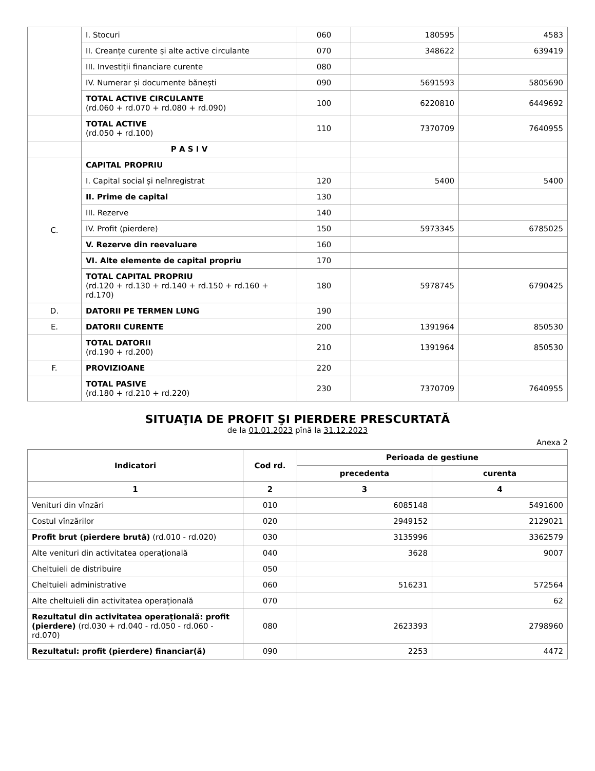| | I. Stocuri | 060 | 180595 | 4583 |
| | II. Creanțe curente și alte active circulante | 070 | 348622 | 639419 |
| | III. Investiții financiare curente | 080 | | |
| | IV. Numerar și documente bănești | 090 | 5691593 | 5805690 |
| | TOTAL ACTIVE CIRCULANTE (rd.060 + rd.070 + rd.080 + rd.090) | 100 | 6220810 | 6449692 |
| | TOTAL ACTIVE (rd.050 + rd.100) | 110 | 7370709 | 7640955 |
| | P A S I V | | | |
| C. | CAPITAL PROPRIU | | | |
| | I. Capital social și neînregistrat | 120 | 5400 | 5400 |
| | II. Prime de capital | 130 | | |
| | III. Rezerve | 140 | | |
| | IV. Profit (pierdere) | 150 | 5973345 | 6785025 |
| | V. Rezerve din reevaluare | 160 | | |
| | VI. Alte elemente de capital propriu | 170 | | |
| | TOTAL CAPITAL PROPRIU (rd.120 + rd.130 + rd.140 + rd.150 + rd.160 + rd.170) | 180 | 5978745 | 6790425 |
| D. | DATORII PE TERMEN LUNG | 190 | | |
| E. | DATORII CURENTE | 200 | 1391964 | 850530 |
| | TOTAL DATORII (rd.190 + rd.200) | 210 | 1391964 | 850530 |
| F. | PROVIZIOANE | 220 | | |
| | TOTAL PASIVE (rd.180 + rd.210 + rd.220) | 230 | 7370709 | 7640955 |
SITUAŢIA DE PROFIT ŞI PIERDERE PRESCURTATĂ
de la 01.01.2023 pînă la 31.12.2023
Anexa 2
| Indicatori | Cod rd. | Perioada de gestiune | |
| --- | --- | --- | --- |
| | | precedenta | curenta |
| 1 | 2 | 3 | 4 |
| Venituri din vînzări | 010 | 6085148 | 5491600 |
| Costul vînzărilor | 020 | 2949152 | 2129021 |
| Profit brut (pierdere brută) (rd.010 - rd.020) | 030 | 3135996 | 3362579 |
| Alte venituri din activitatea operațională | 040 | 3628 | 9007 |
| Cheltuieli de distribuire | 050 | | |
| Cheltuieli administrative | 060 | 516231 | 572564 |
| Alte cheltuieli din activitatea operațională | 070 | | 62 |
| Rezultatul din activitatea operațională: profit (pierdere) (rd.030 + rd.040 - rd.050 - rd.060 - rd.070) | 080 | 2623393 | 2798960 |
| Rezultatul: profit (pierdere) financiar(ă) | 090 | 2253 | 4472 |